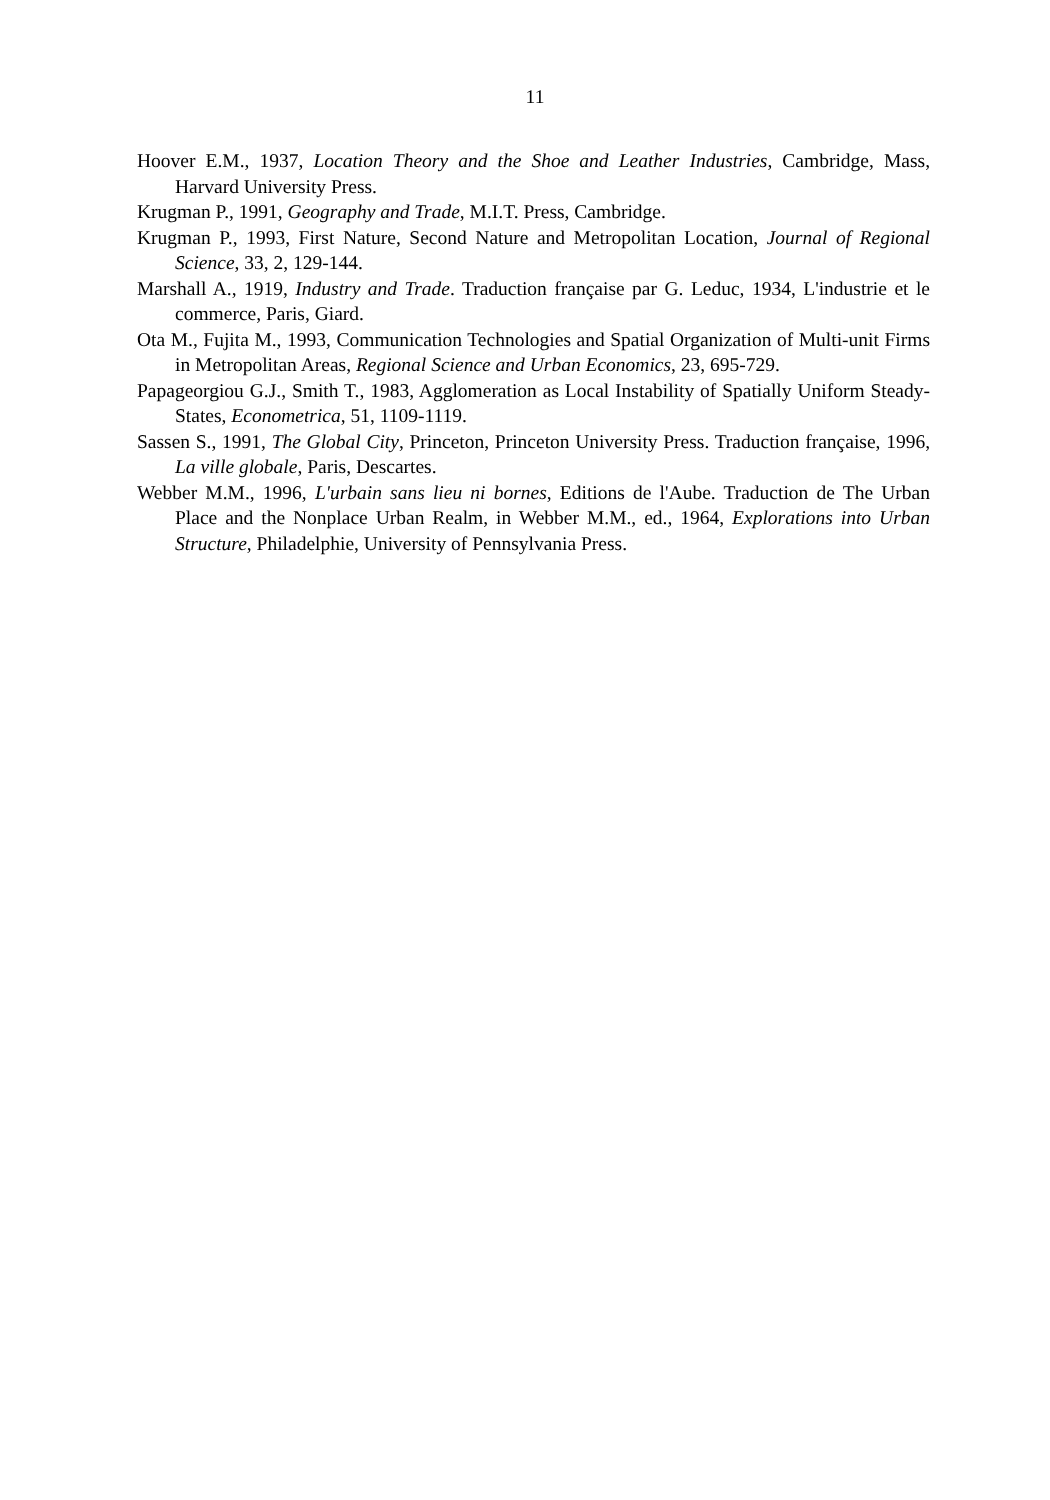11
Hoover E.M., 1937, Location Theory and the Shoe and Leather Industries, Cambridge, Mass, Harvard University Press.
Krugman P., 1991, Geography and Trade, M.I.T. Press, Cambridge.
Krugman P., 1993, First Nature, Second Nature and Metropolitan Location, Journal of Regional Science, 33, 2, 129-144.
Marshall A., 1919, Industry and Trade. Traduction française par G. Leduc, 1934, L'industrie et le commerce, Paris, Giard.
Ota M., Fujita M., 1993, Communication Technologies and Spatial Organization of Multi-unit Firms in Metropolitan Areas, Regional Science and Urban Economics, 23, 695-729.
Papageorgiou G.J., Smith T., 1983, Agglomeration as Local Instability of Spatially Uniform Steady-States, Econometrica, 51, 1109-1119.
Sassen S., 1991, The Global City, Princeton, Princeton University Press. Traduction française, 1996, La ville globale, Paris, Descartes.
Webber M.M., 1996, L'urbain sans lieu ni bornes, Editions de l'Aube. Traduction de The Urban Place and the Nonplace Urban Realm, in Webber M.M., ed., 1964, Explorations into Urban Structure, Philadelphie, University of Pennsylvania Press.